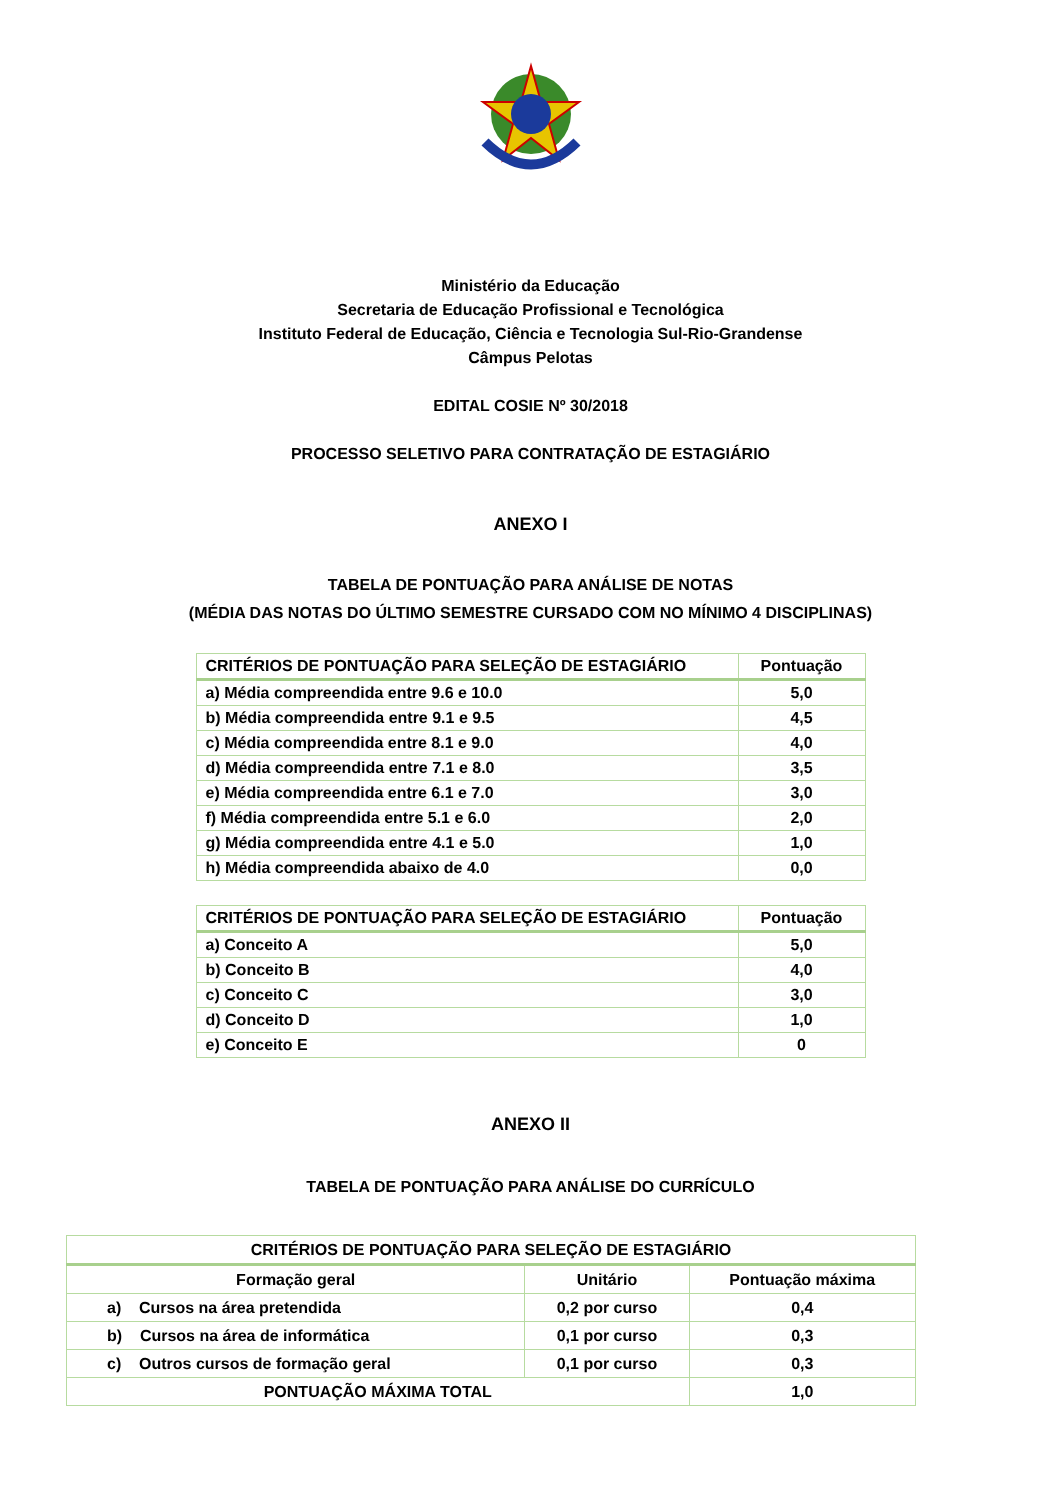Ministério da Educação
Secretaria de Educação Profissional e Tecnológica
Instituto Federal de Educação, Ciência e Tecnologia Sul-Rio-Grandense
Câmpus Pelotas
EDITAL COSIE Nº 30/2018
PROCESSO SELETIVO PARA CONTRATAÇÃO DE ESTAGIÁRIO
ANEXO I
TABELA DE PONTUAÇÃO PARA ANÁLISE DE NOTAS
(MÉDIA DAS NOTAS DO ÚLTIMO SEMESTRE CURSADO COM NO MÍNIMO 4 DISCIPLINAS)
| CRITÉRIOS DE PONTUAÇÃO PARA SELEÇÃO DE ESTAGIÁRIO | Pontuação |
| --- | --- |
| a) Média compreendida entre 9.6 e 10.0 | 5,0 |
| b) Média compreendida entre 9.1 e 9.5 | 4,5 |
| c) Média compreendida entre 8.1 e 9.0 | 4,0 |
| d) Média compreendida entre 7.1 e 8.0 | 3,5 |
| e) Média compreendida entre 6.1 e 7.0 | 3,0 |
| f) Média compreendida entre 5.1 e 6.0 | 2,0 |
| g) Média compreendida entre 4.1 e 5.0 | 1,0 |
| h) Média compreendida abaixo de 4.0 | 0,0 |
| CRITÉRIOS DE PONTUAÇÃO PARA SELEÇÃO DE ESTAGIÁRIO | Pontuação |
| --- | --- |
| a) Conceito A | 5,0 |
| b) Conceito B | 4,0 |
| c) Conceito C | 3,0 |
| d) Conceito D | 1,0 |
| e) Conceito E | 0 |
ANEXO II
TABELA DE PONTUAÇÃO PARA ANÁLISE DO CURRÍCULO
| CRITÉRIOS DE PONTUAÇÃO PARA SELEÇÃO DE ESTAGIÁRIO | | |
| --- | --- | --- |
| Formação geral | Unitário | Pontuação máxima |
| a) Cursos na área pretendida | 0,2 por curso | 0,4 |
| b) Cursos na área de informática | 0,1 por curso | 0,3 |
| c) Outros cursos de formação geral | 0,1 por curso | 0,3 |
| PONTUAÇÃO MÁXIMA TOTAL | | 1,0 |